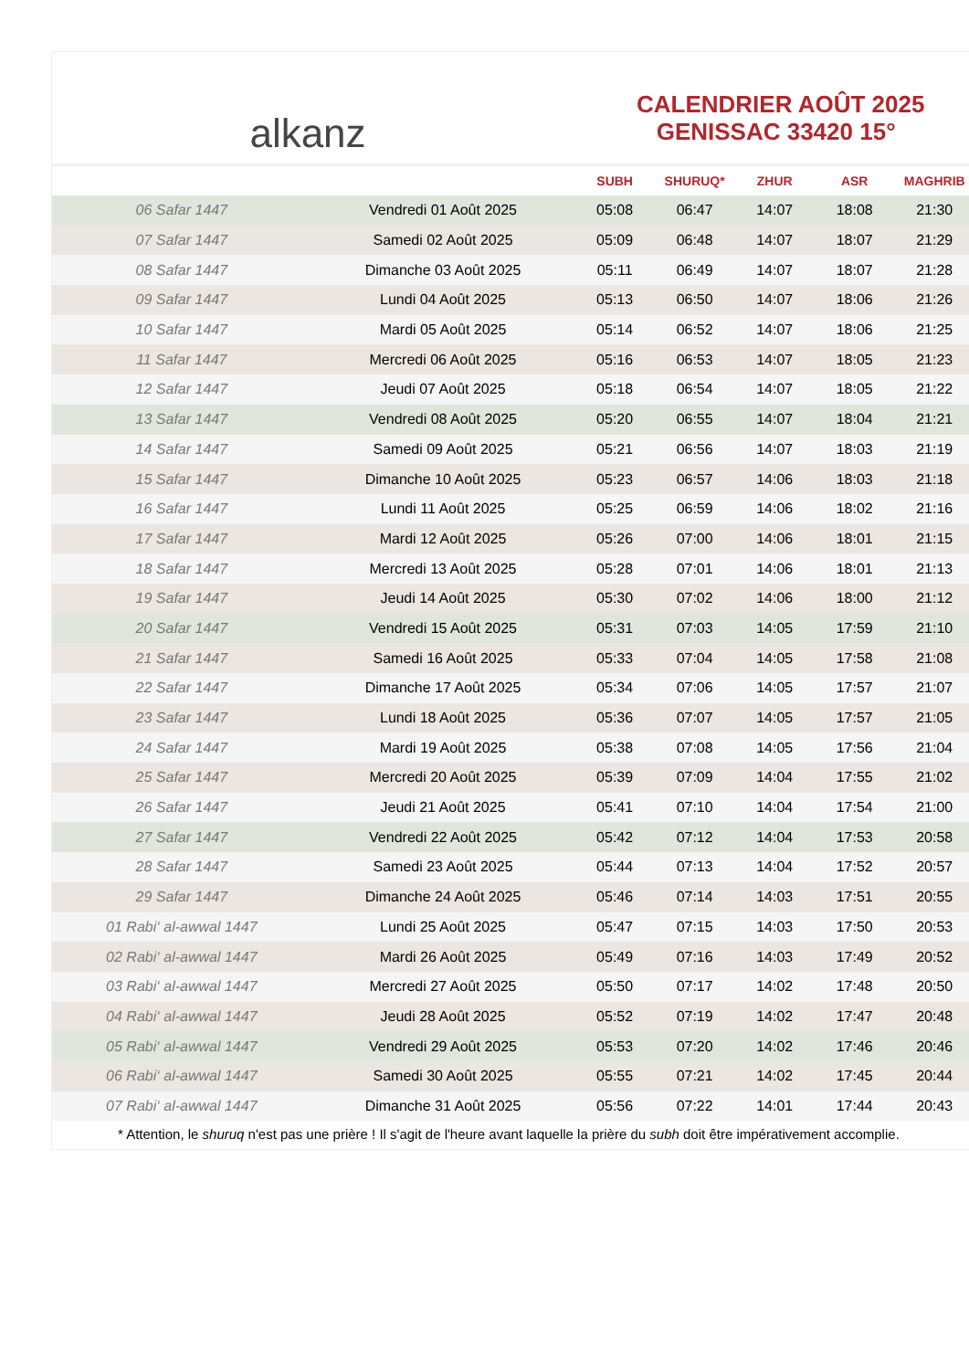alkanz
CALENDRIER AOÛT 2025
GENISSAC 33420 15°
| | | SUBH | SHURUQ* | ZHUR | ASR | MAGHRIB |
| --- | --- | --- | --- | --- | --- | --- |
| 06 Safar 1447 | Vendredi 01 Août 2025 | 05:08 | 06:47 | 14:07 | 18:08 | 21:30 |
| 07 Safar 1447 | Samedi 02 Août 2025 | 05:09 | 06:48 | 14:07 | 18:07 | 21:29 |
| 08 Safar 1447 | Dimanche 03 Août 2025 | 05:11 | 06:49 | 14:07 | 18:07 | 21:28 |
| 09 Safar 1447 | Lundi 04 Août 2025 | 05:13 | 06:50 | 14:07 | 18:06 | 21:26 |
| 10 Safar 1447 | Mardi 05 Août 2025 | 05:14 | 06:52 | 14:07 | 18:06 | 21:25 |
| 11 Safar 1447 | Mercredi 06 Août 2025 | 05:16 | 06:53 | 14:07 | 18:05 | 21:23 |
| 12 Safar 1447 | Jeudi 07 Août 2025 | 05:18 | 06:54 | 14:07 | 18:05 | 21:22 |
| 13 Safar 1447 | Vendredi 08 Août 2025 | 05:20 | 06:55 | 14:07 | 18:04 | 21:21 |
| 14 Safar 1447 | Samedi 09 Août 2025 | 05:21 | 06:56 | 14:07 | 18:03 | 21:19 |
| 15 Safar 1447 | Dimanche 10 Août 2025 | 05:23 | 06:57 | 14:06 | 18:03 | 21:18 |
| 16 Safar 1447 | Lundi 11 Août 2025 | 05:25 | 06:59 | 14:06 | 18:02 | 21:16 |
| 17 Safar 1447 | Mardi 12 Août 2025 | 05:26 | 07:00 | 14:06 | 18:01 | 21:15 |
| 18 Safar 1447 | Mercredi 13 Août 2025 | 05:28 | 07:01 | 14:06 | 18:01 | 21:13 |
| 19 Safar 1447 | Jeudi 14 Août 2025 | 05:30 | 07:02 | 14:06 | 18:00 | 21:12 |
| 20 Safar 1447 | Vendredi 15 Août 2025 | 05:31 | 07:03 | 14:05 | 17:59 | 21:10 |
| 21 Safar 1447 | Samedi 16 Août 2025 | 05:33 | 07:04 | 14:05 | 17:58 | 21:08 |
| 22 Safar 1447 | Dimanche 17 Août 2025 | 05:34 | 07:06 | 14:05 | 17:57 | 21:07 |
| 23 Safar 1447 | Lundi 18 Août 2025 | 05:36 | 07:07 | 14:05 | 17:57 | 21:05 |
| 24 Safar 1447 | Mardi 19 Août 2025 | 05:38 | 07:08 | 14:05 | 17:56 | 21:04 |
| 25 Safar 1447 | Mercredi 20 Août 2025 | 05:39 | 07:09 | 14:04 | 17:55 | 21:02 |
| 26 Safar 1447 | Jeudi 21 Août 2025 | 05:41 | 07:10 | 14:04 | 17:54 | 21:00 |
| 27 Safar 1447 | Vendredi 22 Août 2025 | 05:42 | 07:12 | 14:04 | 17:53 | 20:58 |
| 28 Safar 1447 | Samedi 23 Août 2025 | 05:44 | 07:13 | 14:04 | 17:52 | 20:57 |
| 29 Safar 1447 | Dimanche 24 Août 2025 | 05:46 | 07:14 | 14:03 | 17:51 | 20:55 |
| 01 Rabi‘ al-awwal 1447 | Lundi 25 Août 2025 | 05:47 | 07:15 | 14:03 | 17:50 | 20:53 |
| 02 Rabi‘ al-awwal 1447 | Mardi 26 Août 2025 | 05:49 | 07:16 | 14:03 | 17:49 | 20:52 |
| 03 Rabi‘ al-awwal 1447 | Mercredi 27 Août 2025 | 05:50 | 07:17 | 14:02 | 17:48 | 20:50 |
| 04 Rabi‘ al-awwal 1447 | Jeudi 28 Août 2025 | 05:52 | 07:19 | 14:02 | 17:47 | 20:48 |
| 05 Rabi‘ al-awwal 1447 | Vendredi 29 Août 2025 | 05:53 | 07:20 | 14:02 | 17:46 | 20:46 |
| 06 Rabi‘ al-awwal 1447 | Samedi 30 Août 2025 | 05:55 | 07:21 | 14:02 | 17:45 | 20:44 |
| 07 Rabi‘ al-awwal 1447 | Dimanche 31 Août 2025 | 05:56 | 07:22 | 14:01 | 17:44 | 20:43 |
* Attention, le shuruq n'est pas une prière ! Il s'agit de l'heure avant laquelle la prière du subh doit être impérativement accomplie.